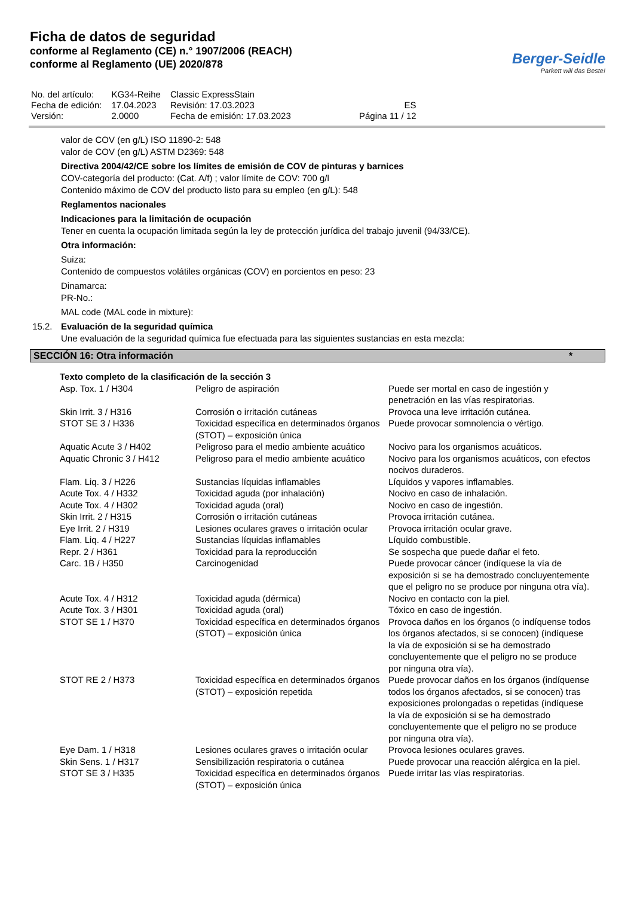Ficha de datos de seguridad
conforme al Reglamento (CE) n.° 1907/2006 (REACH)
conforme al Reglamento (UE) 2020/878
Berger-Seidle
Parkett will das Beste!
| No. del artículo: | KG34-Reihe | Classic ExpressStain | |
| Fecha de edición: | 17.04.2023 | Revisión: 17.03.2023 | ES |
| Versión: | 2.0000 | Fecha de emisión: 17.03.2023 | Página 11 / 12 |
valor de COV (en g/L) ISO 11890-2: 548
valor de COV (en g/L) ASTM D2369: 548
Directiva 2004/42/CE sobre los límites de emisión de COV de pinturas y barnices
COV-categoría del producto: (Cat. A/f) ; valor límite de COV: 700 g/l
Contenido máximo de COV del producto listo para su empleo (en g/L): 548
Reglamentos nacionales
Indicaciones para la limitación de ocupación
Tener en cuenta la ocupación limitada según la ley de protección jurídica del trabajo juvenil (94/33/CE).
Otra información:
Suiza:
Contenido de compuestos volátiles orgánicas (COV) en porcientos en peso: 23
Dinamarca:
PR-No.:
MAL code (MAL code in mixture):
15.2. Evaluación de la seguridad química
Une evaluación de la seguridad química fue efectuada para las siguientes sustancias en esta mezcla:
SECCIÓN 16: Otra información *
| Texto completo de la clasificación de la sección 3 | | |
| Asp. Tox. 1 / H304 | Peligro de aspiración | Puede ser mortal en caso de ingestión y penetración en las vías respiratorias. |
| Skin Irrit. 3 / H316 | Corrosión o irritación cutáneas | Provoca una leve irritación cutánea. |
| STOT SE 3 / H336 | Toxicidad específica en determinados órganos (STOT) – exposición única | Puede provocar somnolencia o vértigo. |
| Aquatic Acute 3 / H402 | Peligroso para el medio ambiente acuático | Nocivo para los organismos acuáticos. |
| Aquatic Chronic 3 / H412 | Peligroso para el medio ambiente acuático | Nocivo para los organismos acuáticos, con efectos nocivos duraderos. |
| Flam. Liq. 3 / H226 | Sustancias líquidas inflamables | Líquidos y vapores inflamables. |
| Acute Tox. 4 / H332 | Toxicidad aguda (por inhalación) | Nocivo en caso de inhalación. |
| Acute Tox. 4 / H302 | Toxicidad aguda (oral) | Nocivo en caso de ingestión. |
| Skin Irrit. 2 / H315 | Corrosión o irritación cutáneas | Provoca irritación cutánea. |
| Eye Irrit. 2 / H319 | Lesiones oculares graves o irritación ocular | Provoca irritación ocular grave. |
| Flam. Liq. 4 / H227 | Sustancias líquidas inflamables | Líquido combustible. |
| Repr. 2 / H361 | Toxicidad para la reproducción | Se sospecha que puede dañar el feto. |
| Carc. 1B / H350 | Carcinogenidad | Puede provocar cáncer (indíquese la vía de exposición si se ha demostrado concluyentemente que el peligro no se produce por ninguna otra vía). |
| Acute Tox. 4 / H312 | Toxicidad aguda (dérmica) | Nocivo en contacto con la piel. |
| Acute Tox. 3 / H301 | Toxicidad aguda (oral) | Tóxico en caso de ingestión. |
| STOT SE 1 / H370 | Toxicidad específica en determinados órganos (STOT) – exposición única | Provoca daños en los órganos (o indíquense todos los órganos afectados, si se conocen) (indíquese la vía de exposición si se ha demostrado concluyentemente que el peligro no se produce por ninguna otra vía). |
| STOT RE 2 / H373 | Toxicidad específica en determinados órganos (STOT) – exposición repetida | Puede provocar daños en los órganos (indíquense todos los órganos afectados, si se conocen) tras exposiciones prolongadas o repetidas (indíquese la vía de exposición si se ha demostrado concluyentemente que el peligro no se produce por ninguna otra vía). |
| Eye Dam. 1 / H318 | Lesiones oculares graves o irritación ocular | Provoca lesiones oculares graves. |
| Skin Sens. 1 / H317 | Sensibilización respiratoria o cutánea | Puede provocar una reacción alérgica en la piel. |
| STOT SE 3 / H335 | Toxicidad específica en determinados órganos (STOT) – exposición única | Puede irritar las vías respiratorias. |